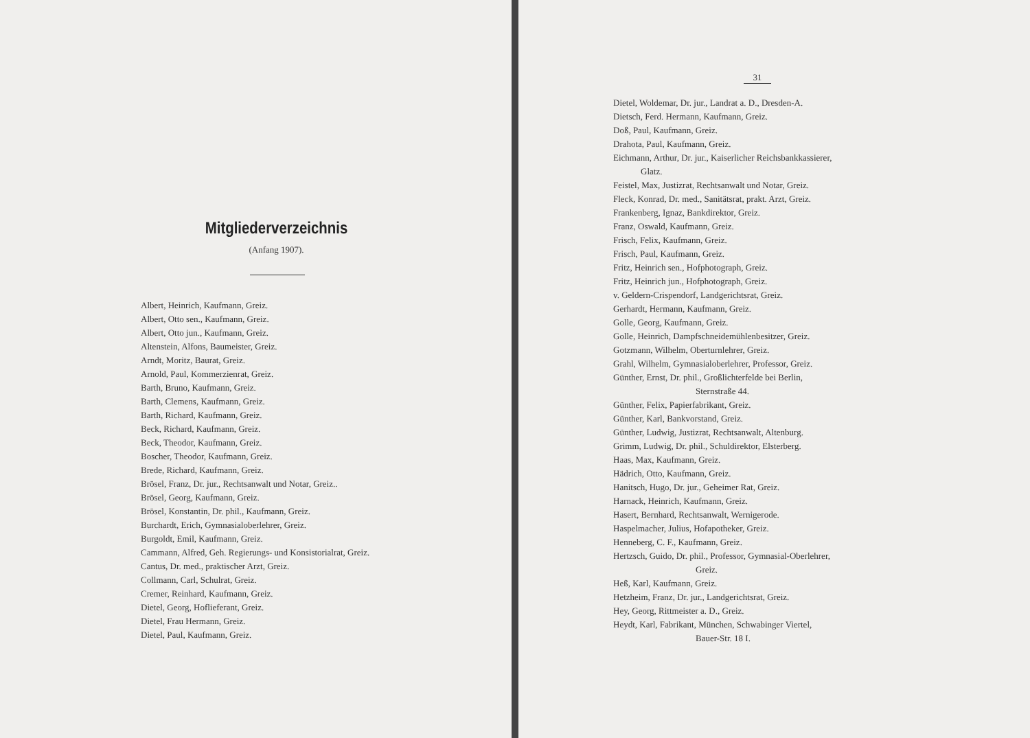Mitgliederverzeichnis
(Anfang 1907).
Albert, Heinrich, Kaufmann, Greiz.
Albert, Otto sen., Kaufmann, Greiz.
Albert, Otto jun., Kaufmann, Greiz.
Altenstein, Alfons, Baumeister, Greiz.
Arndt, Moritz, Baurat, Greiz.
Arnold, Paul, Kommerzienrat, Greiz.
Barth, Bruno, Kaufmann, Greiz.
Barth, Clemens, Kaufmann, Greiz.
Barth, Richard, Kaufmann, Greiz.
Beck, Richard, Kaufmann, Greiz.
Beck, Theodor, Kaufmann, Greiz.
Boscher, Theodor, Kaufmann, Greiz.
Brede, Richard, Kaufmann, Greiz.
Brösel, Franz, Dr. jur., Rechtsanwalt und Notar, Greiz..
Brösel, Georg, Kaufmann, Greiz.
Brösel, Konstantin, Dr. phil., Kaufmann, Greiz.
Burchardt, Erich, Gymnasialoberlehrer, Greiz.
Burgoldt, Emil, Kaufmann, Greiz.
Cammann, Alfred, Geh. Regierungs- und Konsistorialrat, Greiz.
Cantus, Dr. med., praktischer Arzt, Greiz.
Collmann, Carl, Schulrat, Greiz.
Cremer, Reinhard, Kaufmann, Greiz.
Dietel, Georg, Hoflieferant, Greiz.
Dietel, Frau Hermann, Greiz.
Dietel, Paul, Kaufmann, Greiz.
31
Dietel, Woldemar, Dr. jur., Landrat a. D., Dresden-A.
Dietsch, Ferd. Hermann, Kaufmann, Greiz.
Doß, Paul, Kaufmann, Greiz.
Drahota, Paul, Kaufmann, Greiz.
Eichmann, Arthur, Dr. jur., Kaiserlicher Reichsbankkassierer,
Glatz.
Feistel, Max, Justizrat, Rechtsanwalt und Notar, Greiz.
Fleck, Konrad, Dr. med., Sanitätsrat, prakt. Arzt, Greiz.
Frankenberg, Ignaz, Bankdirektor, Greiz.
Franz, Oswald, Kaufmann, Greiz.
Frisch, Felix, Kaufmann, Greiz.
Frisch, Paul, Kaufmann, Greiz.
Fritz, Heinrich sen., Hofphotograph, Greiz.
Fritz, Heinrich jun., Hofphotograph, Greiz.
v. Geldern-Crispendorf, Landgerichtsrat, Greiz.
Gerhardt, Hermann, Kaufmann, Greiz.
Golle, Georg, Kaufmann, Greiz.
Golle, Heinrich, Dampfschneidemühlenbesitzer, Greiz.
Gotzmann, Wilhelm, Oberturnlehrer, Greiz.
Grahl, Wilhelm, Gymnasialoberlehrer, Professor, Greiz.
Günther, Ernst, Dr. phil., Großlichterfelde bei Berlin,
Sternstraße 44.
Günther, Felix, Papierfabrikant, Greiz.
Günther, Karl, Bankvorstand, Greiz.
Günther, Ludwig, Justizrat, Rechtsanwalt, Altenburg.
Grimm, Ludwig, Dr. phil., Schuldirektor, Elsterberg.
Haas, Max, Kaufmann, Greiz.
Hädrich, Otto, Kaufmann, Greiz.
Hanitsch, Hugo, Dr. jur., Geheimer Rat, Greiz.
Harnack, Heinrich, Kaufmann, Greiz.
Hasert, Bernhard, Rechtsanwalt, Wernigerode.
Haspelmacher, Julius, Hofapotheker, Greiz.
Henneberg, C. F., Kaufmann, Greiz.
Hertzsch, Guido, Dr. phil., Professor, Gymnasial-Oberlehrer,
Greiz.
Heß, Karl, Kaufmann, Greiz.
Hetzheim, Franz, Dr. jur., Landgerichtsrat, Greiz.
Hey, Georg, Rittmeister a. D., Greiz.
Heydt, Karl, Fabrikant, München, Schwabinger Viertel,
Bauer-Str. 18 I.